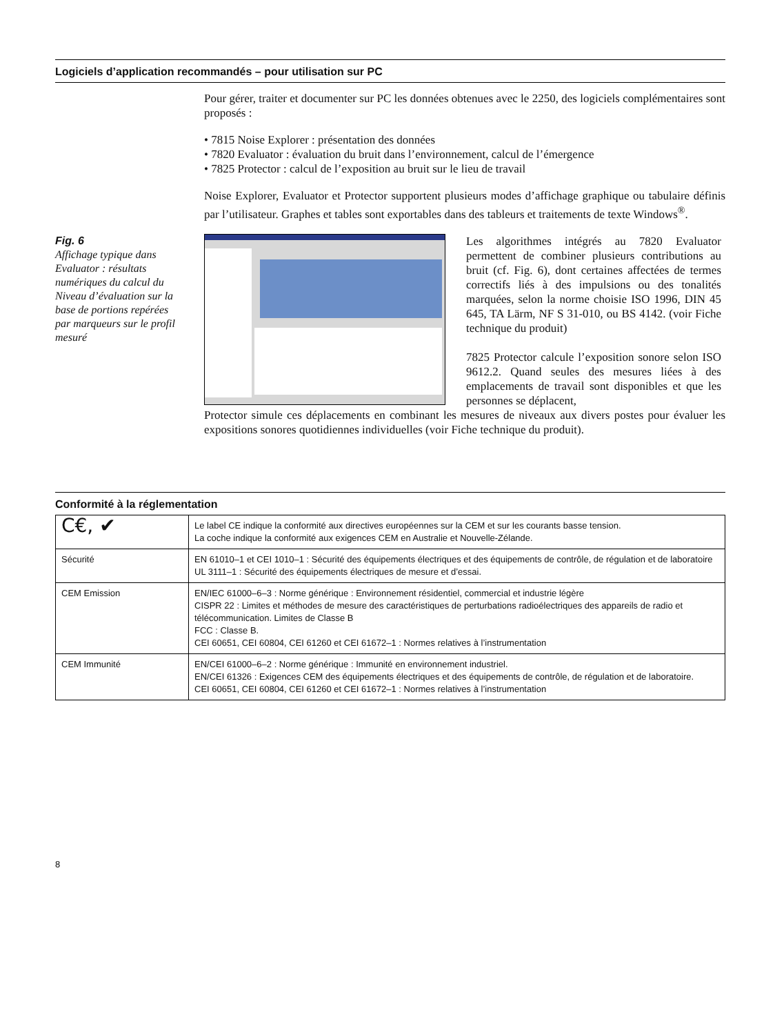Logiciels d’application recommandés – pour utilisation sur PC
Pour gérer, traiter et documenter sur PC les données obtenues avec le 2250, des logiciels complémentaires sont proposés :
• 7815 Noise Explorer : présentation des données
• 7820 Evaluator : évaluation du bruit dans l’environnement, calcul de l’émergence
• 7825 Protector : calcul de l’exposition au bruit sur le lieu de travail
Noise Explorer, Evaluator et Protector supportent plusieurs modes d’affichage graphique ou tabulaire définis par l’utilisateur. Graphes et tables sont exportables dans des tableurs et traitements de texte Windows<sup>®</sup>.
Fig. 6
Affichage typique dans Evaluator : résultats numériques du calcul du Niveau d’évaluation sur la base de portions repérées par marqueurs sur le profil mesuré
Les algorithmes intégrés au 7820 Evaluator permettent de combiner plusieurs contributions au bruit (cf. Fig. 6), dont certaines affectées de termes correctifs liés à des impulsions ou des tonalités marquées, selon la norme choisie ISO 1996, DIN 45 645, TA Lärm, NF S 31-010, ou BS 4142. (voir Fiche technique du produit)
7825 Protector calcule l’exposition sonore selon ISO 9612.2. Quand seules des mesures liées à des emplacements de travail sont disponibles et que les personnes se déplacent,
Protector simule ces déplacements en combinant les mesures de niveaux aux divers postes pour évaluer les expositions sonores quotidiennes individuelles (voir Fiche technique du produit).
Conformité à la réglementation
| C€, ✔ | Le label CE indique la conformité aux directives européennes sur la CEM et sur les courants basse tension. La coche indique la conformité aux exigences CEM en Australie et Nouvelle-Zélande. |
| Sécurité | EN 61010–1 et CEI 1010–1 : Sécurité des équipements électriques et des équipements de contrôle, de régulation et de laboratoire UL 3111–1 : Sécurité des équipements électriques de mesure et d’essai. |
| CEM Emission | EN/IEC 61000–6–3 : Norme générique : Environnement résidentiel, commercial et industrie légère CISPR 22 : Limites et méthodes de mesure des caractéristiques de perturbations radioélectriques des appareils de radio et télécommunication. Limites de Classe B FCC : Classe B. CEI 60651, CEI 60804, CEI 61260 et CEI 61672–1 : Normes relatives à l’instrumentation |
| CEM Immunité | EN/CEI 61000–6–2 : Norme générique : Immunité en environnement industriel. EN/CEI 61326 : Exigences CEM des équipements électriques et des équipements de contrôle, de régulation et de laboratoire. CEI 60651, CEI 60804, CEI 61260 et CEI 61672–1 : Normes relatives à l’instrumentation |
8